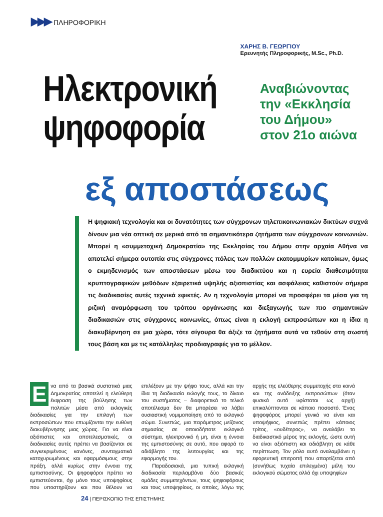▶▶▶ ΠΛΗΡΟΦΟΡΙΚΗ
ΧΑΡΗΣ Β. ΓΕΩΡΓΙΟΥ
Ερευνητής Πληροφορικής, M.Sc., Ph.D.
Ηλεκτρονική
ψηφοφορία
Αναβιώνοντας
την «Εκκλησία
του Δήμου»
στον 21ο αιώνα
εξ αποστάσεως
Η ψηφιακή τεχνολογία και οι δυνατότητες των σύγχρονων τηλεπικοινωνιακών δικτύων συχνά δίνουν μια νέα οπτική σε μερικά από τα σημαντικότερα ζητήματα των σύγχρονων κοινωνιών. Μπορεί η «συμμετοχική Δημοκρατία» της Εκκλησίας του Δήμου στην αρχαία Αθήνα να αποτελεί σήμερα ουτοπία στις σύγχρονες πόλεις των πολλών εκατομμυρίων κατοίκων, όμως ο εκμηδενισμός των αποστάσεων μέσω του διαδικτύου και η ευρεία διαθεσιμότητα κρυπτογραφικών μεθόδων εξαιρετικά υψηλής αξιοπιστίας και ασφάλειας καθιστούν σήμερα τις διαδικασίες αυτές τεχνικά εφικτές. Αν η τεχνολογία μπορεί να προσφέρει τα μέσα για τη ριζική αναμόρφωση του τρόπου οργάνωσης και διεξαγωγής των πιο σημαντικών διαδικασιών στις σύγχρονες κοινωνίες, όπως είναι η εκλογή εκπροσώπων και η ίδια η διακυβέρνηση σε μια χώρα, τότε σίγουρα θα άξιζε τα ζητήματα αυτά να τεθούν στη σωστή τους βάση και με τις κατάλληλες προδιαγραφές για το μέλλον.
Ενα από τα βασικά συστατικά μιας Δημοκρατίας αποτελεί η ελεύθερη έκφραση της βούλησης των πολιτών μέσα από εκλογικές διαδικασίες για την επιλογή των εκπροσώπων που επωμίζονται την ευθύνη διακυβέρνησης μιας χώρας. Για να είναι αξιόπιστες και αποτελεσματικές, οι διαδικασίες αυτές πρέπει να βασίζονται σε συγκεκριμένους κανόνες, συνταγματικά κατοχυρωμένους και εφαρμόσιμους στην πράξη, αλλά κυρίως στην έννοια της εμπιστοσύνης. Οι ψηφοφόροι πρέπει να εμπιστεύονται, όχι μόνο τους υποψηφίους που υποστηρίζουν και που θέλουν να επιλέξουν με την ψήφο τους, αλλά και την ίδια τη διαδικασία εκλογής τους, το δίκαιο του συστήματος – διαφορετικά το τελικό αποτέλεσμα δεν θα μπορέσει να λάβει ουσιαστική νομιμοποίηση από το εκλογικό σώμα. Συνεπώς, μια παράμετρος μείζονος σημασίας σε οποιοδήποτε εκλογικό σύστημα, ηλεκτρονικό ή μη, είναι η έννοια της εμπιστοσύνης σε αυτό, που αφορά το αδιάβλητο της λειτουργίας και της εφαρμογής του.
Παραδοσιακά, μια τυπική εκλογική διαδικασία περιλαμβάνει δύο βασικές ομάδες συμμετεχόντων, τους ψηφοφόρους και τους υποψηφίους, οι οποίες, λόγω της αρχής της ελεύθερης συμμετοχής στα κοινά και της ανάδειξης εκπροσώπων (όταν φυσικά αυτό υφίσταται ως αρχή) επικαλύπτονται σε κάποιο ποσοστό. Ένας ψηφοφόρος μπορεί γενικά να είναι και υποψήφιος, συνεπώς πρέπει κάποιος τρίτος, «ουδέτερος», να αναλάβει το διαδικαστικό μέρος της εκλογής, ώστε αυτή να είναι αξιόπιστη και αδιάβλητη σε κάθε περίπτωση. Τον ρόλο αυτό αναλαμβάνει η εφορευτική επιτροπή που απαρτίζεται από (συνήθως τυχαία επιλεγμένα) μέλη του εκλογικού σώματος αλλά όχι υποψηφίων
24 | ΠΕΡΙΣΚΟΠΙΟ ΤΗΣ ΕΠΙΣΤΗΜΗΣ